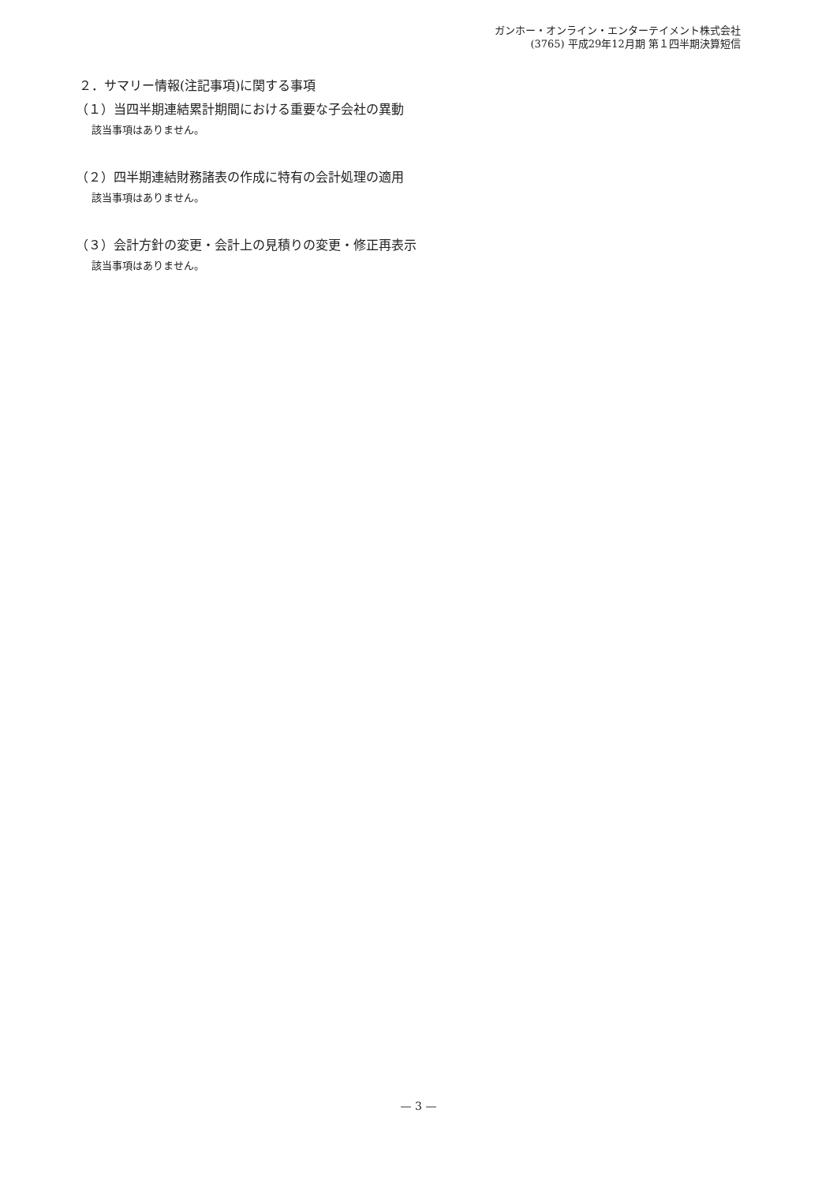ガンホー・オンライン・エンターテイメント株式会社
(3765) 平成29年12月期 第１四半期決算短信
２．サマリー情報(注記事項)に関する事項
（１）当四半期連結累計期間における重要な子会社の異動
該当事項はありません。
（２）四半期連結財務諸表の作成に特有の会計処理の適用
該当事項はありません。
（３）会計方針の変更・会計上の見積りの変更・修正再表示
該当事項はありません。
— 3 —